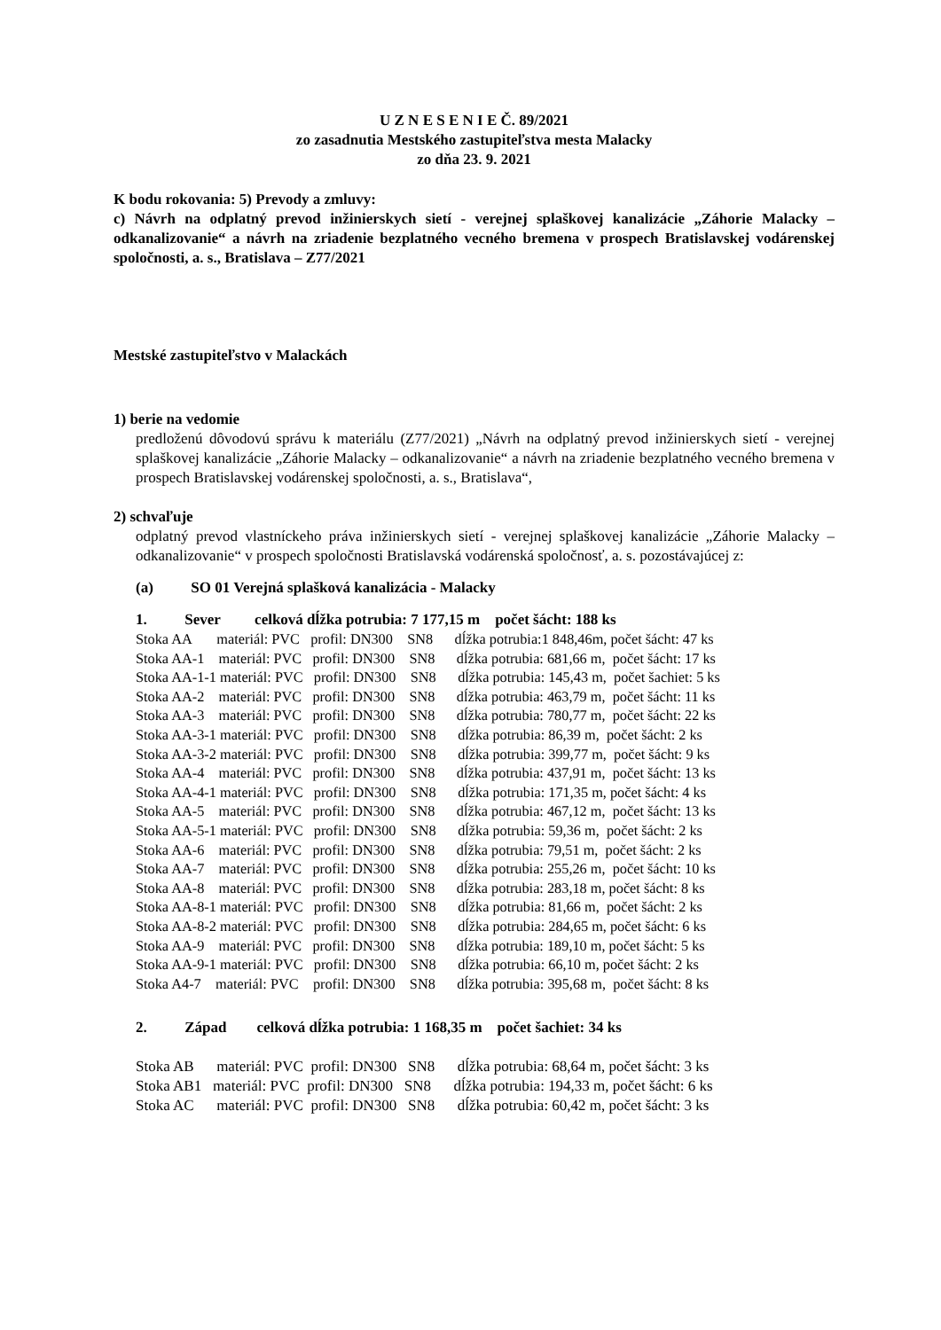U Z N E S E N I E Č. 89/2021
zo zasadnutia Mestského zastupiteľstva mesta Malacky
zo dňa 23. 9. 2021
K bodu rokovania: 5) Prevody a zmluvy:
c) Návrh na odplatný prevod inžinierskych sietí - verejnej splaškovej kanalizácie „Záhorie Malacky – odkanalizovanie“ a návrh na zriadenie bezplatného vecného bremena v prospech Bratislavskej vodárenskej spoločnosti, a. s., Bratislava – Z77/2021
Mestské zastupiteľstvo v Malackách
1) berie na vedomie
predloženú dôvodovú správu k materiálu (Z77/2021) „Návrh na odplatný prevod inžinierskych sietí - verejnej splaškovej kanalizácie „Záhorie Malacky – odkanalizovanie“ a návrh na zriadenie bezplatného vecného bremena v prospech Bratislavskej vodárenskej spoločnosti, a. s., Bratislava“,
2) schvaľuje
odplatný prevod vlastníckeho práva inžinierskych sietí - verejnej splaškovej kanalizácie „Záhorie Malacky – odkanalizovanie“ v prospech spoločnosti Bratislavská vodárenská spoločnosť, a. s. pozostávajúcej z:
(a) SO 01 Verejná splašková kanalizácia - Malacky
1. Sever celková dĺžka potrubia: 7 177,15 m počet šácht: 188 ks
Stoka AA materiál: PVC profil: DN300 SN8 dĺžka potrubia:1 848,46m, počet šácht: 47 ks Stoka AA-1 materiál: PVC profil: DN300 SN8 dĺžka potrubia: 681,66 m, počet šácht: 17 ks Stoka AA-1-1 materiál: PVC profil: DN300 SN8 dĺžka potrubia: 145,43 m, počet šachiet: 5 ks Stoka AA-2 materiál: PVC profil: DN300 SN8 dĺžka potrubia: 463,79 m, počet šácht: 11 ks Stoka AA-3 materiál: PVC profil: DN300 SN8 dĺžka potrubia: 780,77 m, počet šácht: 22 ks Stoka AA-3-1 materiál: PVC profil: DN300 SN8 dĺžka potrubia: 86,39 m, počet šácht: 2 ks Stoka AA-3-2 materiál: PVC profil: DN300 SN8 dĺžka potrubia: 399,77 m, počet šácht: 9 ks Stoka AA-4 materiál: PVC profil: DN300 SN8 dĺžka potrubia: 437,91 m, počet šácht: 13 ks Stoka AA-4-1 materiál: PVC profil: DN300 SN8 dĺžka potrubia: 171,35 m, počet šácht: 4 ks Stoka AA-5 materiál: PVC profil: DN300 SN8 dĺžka potrubia: 467,12 m, počet šácht: 13 ks Stoka AA-5-1 materiál: PVC profil: DN300 SN8 dĺžka potrubia: 59,36 m, počet šácht: 2 ks Stoka AA-6 materiál: PVC profil: DN300 SN8 dĺžka potrubia: 79,51 m, počet šácht: 2 ks Stoka AA-7 materiál: PVC profil: DN300 SN8 dĺžka potrubia: 255,26 m, počet šácht: 10 ks Stoka AA-8 materiál: PVC profil: DN300 SN8 dĺžka potrubia: 283,18 m, počet šácht: 8 ks Stoka AA-8-1 materiál: PVC profil: DN300 SN8 dĺžka potrubia: 81,66 m, počet šácht: 2 ks Stoka AA-8-2 materiál: PVC profil: DN300 SN8 dĺžka potrubia: 284,65 m, počet šácht: 6 ks Stoka AA-9 materiál: PVC profil: DN300 SN8 dĺžka potrubia: 189,10 m, počet šácht: 5 ks Stoka AA-9-1 materiál: PVC profil: DN300 SN8 dĺžka potrubia: 66,10 m, počet šácht: 2 ks Stoka A4-7 materiál: PVC profil: DN300 SN8 dĺžka potrubia: 395,68 m, počet šácht: 8 ks
2. Západ celková dĺžka potrubia: 1 168,35 m počet šachiet: 34 ks
Stoka AB materiál: PVC profil: DN300 SN8 dĺžka potrubia: 68,64 m, počet šácht: 3 ks Stoka AB1 materiál: PVC profil: DN300 SN8 dĺžka potrubia: 194,33 m, počet šácht: 6 ks Stoka AC materiál: PVC profil: DN300 SN8 dĺžka potrubia: 60,42 m, počet šácht: 3 ks